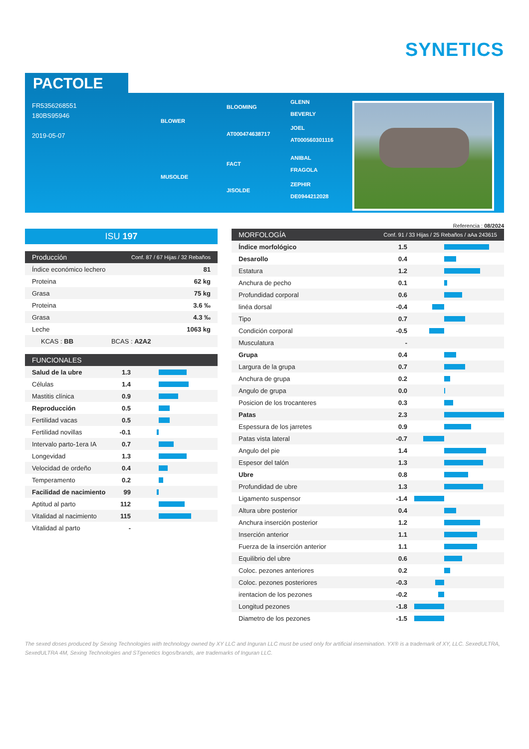SYNETICS
PACTOLE
FR5356268551
180BS95946
2019-05-07
BLOWER
MUSOLDE
BLOOMING
AT000474638717
FACT
JISOLDE
GLENN
BEVERLY
JOEL
AT000560301116
ANIBAL
FRAGOLA
ZEPHIR
DE0944212028
ISU 197
| Producción | Conf. 87 / 67 Hijas / 32 Rebaños |
| --- | --- |
| Índice económico lechero | 81 |
| Proteina | 62 kg |
| Grasa | 75 kg |
| Proteina | 3.6 ‰ |
| Grasa | 4.3 ‰ |
| Leche | 1063 kg |
| KCAS : BB BCAS : A2A2 | |
| FUNCIONALES | | |
| --- | --- | --- |
| Salud de la ubre | 1.3 | |
| Células | 1.4 | |
| Mastitis clínica | 0.9 | |
| Reproducción | 0.5 | |
| Fertilidad vacas | 0.5 | |
| Fertilidad novillas | -0.1 | |
| Intervalo parto-1era IA | 0.7 | |
| Longevidad | 1.3 | |
| Velocidad de ordeño | 0.4 | |
| Temperamento | 0.2 | |
| Facilidad de nacimiento | 99 | |
| Aptitud al parto | 112 | |
| Vitalidad al nacimiento | 115 | |
| Vitalidad al parto | - | |
Referencia : 08/2024
| MORFOLOGÍA | Conf. 91 / 33 Hijas / 25 Rebaños / aAa 243615 | |
| --- | --- | --- |
| Índice morfológico | 1.5 | |
| Desarollo | 0.4 | |
| Estatura | 1.2 | |
| Anchura de pecho | 0.1 | |
| Profundidad corporal | 0.6 | |
| linéa dorsal | -0.4 | |
| Tipo | 0.7 | |
| Condición corporal | -0.5 | |
| Musculatura | - | |
| Grupa | 0.4 | |
| Largura de la grupa | 0.7 | |
| Anchura de grupa | 0.2 | |
| Angulo de grupa | 0.0 | |
| Posicion de los trocanteres | 0.3 | |
| Patas | 2.3 | |
| Espessura de los jarretes | 0.9 | |
| Patas vista lateral | -0.7 | |
| Angulo del pie | 1.4 | |
| Espesor del talón | 1.3 | |
| Ubre | 0.8 | |
| Profundidad de ubre | 1.3 | |
| Ligamento suspensor | -1.4 | |
| Altura ubre posterior | 0.4 | |
| Anchura inserción posterior | 1.2 | |
| Inserción anterior | 1.1 | |
| Fuerza de la inserción anterior | 1.1 | |
| Equilibrio del ubre | 0.6 | |
| Coloc. pezones anteriores | 0.2 | |
| Coloc. pezones posteriores | -0.3 | |
| irentacion de los pezones | -0.2 | |
| Longitud pezones | -1.8 | |
| Diametro de los pezones | -1.5 | |
The sexed doses produced by Sexing Technologies with technology owned by XY LLC and Inguran LLC must be used only for artificial insemination. YX® is a trademark of XY, LLC. SexedULTRA, SexedULTRA 4M, Sexing Technologies and STgenetics logos/brands, are trademarks of Inguran LLC.